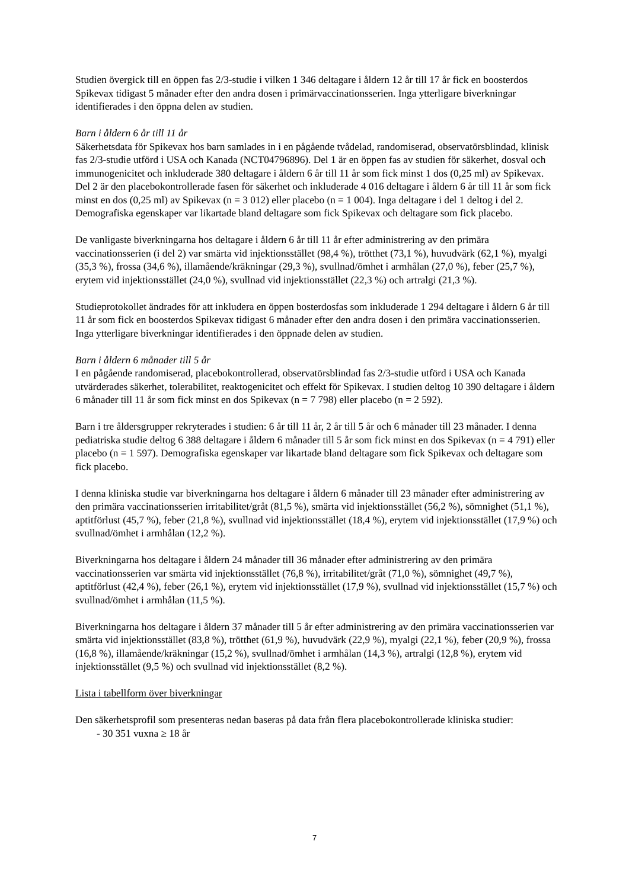Studien övergick till en öppen fas 2/3-studie i vilken 1 346 deltagare i åldern 12 år till 17 år fick en boosterdos Spikevax tidigast 5 månader efter den andra dosen i primärvaccinationsserien. Inga ytterligare biverkningar identifierades i den öppna delen av studien.
Barn i åldern 6 år till 11 år
Säkerhetsdata för Spikevax hos barn samlades in i en pågående tvådelad, randomiserad, observatörsblindad, klinisk fas 2/3-studie utförd i USA och Kanada (NCT04796896). Del 1 är en öppen fas av studien för säkerhet, dosval och immunogenicitet och inkluderade 380 deltagare i åldern 6 år till 11 år som fick minst 1 dos (0,25 ml) av Spikevax. Del 2 är den placebokontrollerade fasen för säkerhet och inkluderade 4 016 deltagare i åldern 6 år till 11 år som fick minst en dos (0,25 ml) av Spikevax (n = 3 012) eller placebo (n = 1 004). Inga deltagare i del 1 deltog i del 2. Demografiska egenskaper var likartade bland deltagare som fick Spikevax och deltagare som fick placebo.
De vanligaste biverkningarna hos deltagare i åldern 6 år till 11 år efter administrering av den primära vaccinationsserien (i del 2) var smärta vid injektionsstället (98,4 %), trötthet (73,1 %), huvudvärk (62,1 %), myalgi (35,3 %), frossa (34,6 %), illamående/kräkningar (29,3 %), svullnad/ömhet i armhålan (27,0 %), feber (25,7 %), erytem vid injektionsstället (24,0 %), svullnad vid injektionsstället (22,3 %) och artralgi (21,3 %).
Studieprotokollet ändrades för att inkludera en öppen bosterdosfas som inkluderade 1 294 deltagare i åldern 6 år till 11 år som fick en boosterdos Spikevax tidigast 6 månader efter den andra dosen i den primära vaccinationsserien. Inga ytterligare biverkningar identifierades i den öppnade delen av studien.
Barn i åldern 6 månader till 5 år
I en pågående randomiserad, placebokontrollerad, observatörsblindad fas 2/3-studie utförd i USA och Kanada utvärderades säkerhet, tolerabilitet, reaktogenicitet och effekt för Spikevax. I studien deltog 10 390 deltagare i åldern 6 månader till 11 år som fick minst en dos Spikevax (n = 7 798) eller placebo (n = 2 592).
Barn i tre åldersgrupper rekryterades i studien: 6 år till 11 år, 2 år till 5 år och 6 månader till 23 månader. I denna pediatriska studie deltog 6 388 deltagare i åldern 6 månader till 5 år som fick minst en dos Spikevax (n = 4 791) eller placebo (n = 1 597). Demografiska egenskaper var likartade bland deltagare som fick Spikevax och deltagare som fick placebo.
I denna kliniska studie var biverkningarna hos deltagare i åldern 6 månader till 23 månader efter administrering av den primära vaccinationsserien irritabilitet/gråt (81,5 %), smärta vid injektionsstället (56,2 %), sömnighet (51,1 %), aptitförlust (45,7 %), feber (21,8 %), svullnad vid injektionsstället (18,4 %), erytem vid injektionsstället (17,9 %) och svullnad/ömhet i armhålan (12,2 %).
Biverkningarna hos deltagare i åldern 24 månader till 36 månader efter administrering av den primära vaccinationsserien var smärta vid injektionsstället (76,8 %), irritabilitet/gråt (71,0 %), sömnighet (49,7 %), aptitförlust (42,4 %), feber (26,1 %), erytem vid injektionsstället (17,9 %), svullnad vid injektionsstället (15,7 %) och svullnad/ömhet i armhålan (11,5 %).
Biverkningarna hos deltagare i åldern 37 månader till 5 år efter administrering av den primära vaccinationsserien var smärta vid injektionsstället (83,8 %), trötthet (61,9 %), huvudvärk (22,9 %), myalgi (22,1 %), feber (20,9 %), frossa (16,8 %), illamående/kräkningar (15,2 %), svullnad/ömhet i armhålan (14,3 %), artralgi (12,8 %), erytem vid injektionsstället (9,5 %) och svullnad vid injektionsstället (8,2 %).
Lista i tabellform över biverkningar
Den säkerhetsprofil som presenteras nedan baseras på data från flera placebokontrollerade kliniska studier:
- 30 351 vuxna ≥ 18 år
7